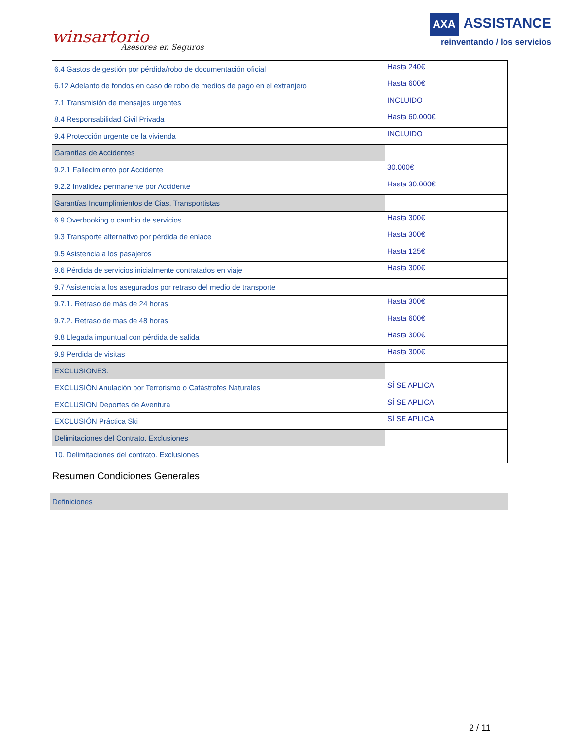winsartorio
Asesores en Seguros
AXA ASSISTANCE
reinventando / los servicios
| 6.4 Gastos de gestión por pérdida/robo de documentación oficial | Hasta 240€ |
| 6.12 Adelanto de fondos en caso de robo de medios de pago en el extranjero | Hasta 600€ |
| 7.1 Transmisión de mensajes urgentes | INCLUIDO |
| 8.4 Responsabilidad Civil Privada | Hasta 60.000€ |
| 9.4 Protección urgente de la vivienda | INCLUIDO |
| Garantías de Accidentes | |
| 9.2.1 Fallecimiento por Accidente | 30.000€ |
| 9.2.2 Invalidez permanente por Accidente | Hasta 30.000€ |
| Garantías Incumplimientos de Cias. Transportistas | |
| 6.9 Overbooking o cambio de servicios | Hasta 300€ |
| 9.3 Transporte alternativo por pérdida de enlace | Hasta 300€ |
| 9.5 Asistencia a los pasajeros | Hasta 125€ |
| 9.6 Pérdida de servicios inicialmente contratados en viaje | Hasta 300€ |
| 9.7 Asistencia a los asegurados por retraso del medio de transporte | |
| 9.7.1. Retraso de más de 24 horas | Hasta 300€ |
| 9.7.2. Retraso de mas de 48 horas | Hasta 600€ |
| 9.8 Llegada impuntual con pérdida de salida | Hasta 300€ |
| 9.9 Perdida de visitas | Hasta 300€ |
| EXCLUSIONES: | |
| EXCLUSIÓN Anulación por Terrorismo o Catástrofes Naturales | SÍ SE APLICA |
| EXCLUSION Deportes de Aventura | SÍ SE APLICA |
| EXCLUSIÓN Práctica Ski | SÍ SE APLICA |
| Delimitaciones del Contrato. Exclusiones | |
| 10. Delimitaciones del contrato. Exclusiones | |
Resumen Condiciones Generales
Definiciones
2 / 11